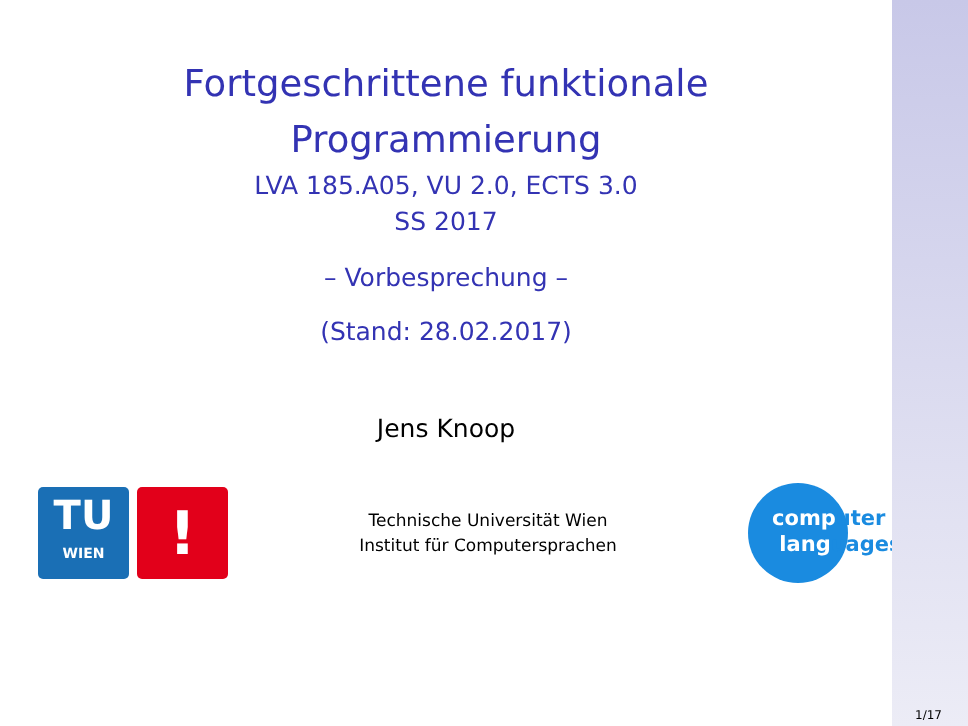Fortgeschrittene funktionale
Programmierung
LVA 185.A05, VU 2.0, ECTS 3.0
SS 2017
– Vorbesprechung –
(Stand: 28.02.2017)
Jens Knoop
TU
WIEN
!
Technische Universität Wien
Institut für Computersprachen
computer
languages
1/17